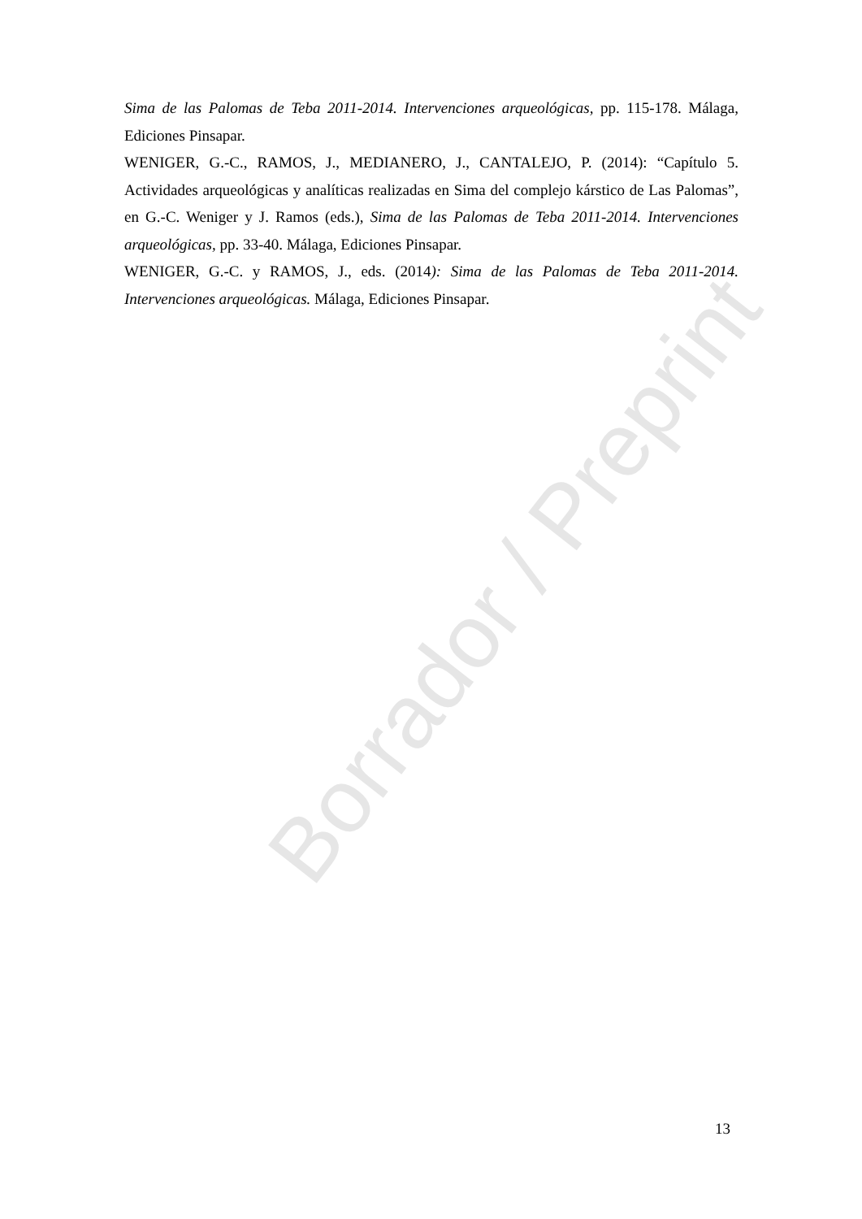Borrador / Preprint
Sima de las Palomas de Teba 2011-2014. Intervenciones arqueológicas, pp. 115-178. Málaga, Ediciones Pinsapar.
WENIGER, G.-C., RAMOS, J., MEDIANERO, J., CANTALEJO, P. (2014): “Capítulo 5. Actividades arqueológicas y analíticas realizadas en Sima del complejo kárstico de Las Palomas”, en G.-C. Weniger y J. Ramos (eds.), Sima de las Palomas de Teba 2011-2014. Intervenciones arqueológicas, pp. 33-40. Málaga, Ediciones Pinsapar.
WENIGER, G.-C. y RAMOS, J., eds. (2014): Sima de las Palomas de Teba 2011-2014. Intervenciones arqueológicas. Málaga, Ediciones Pinsapar.
13